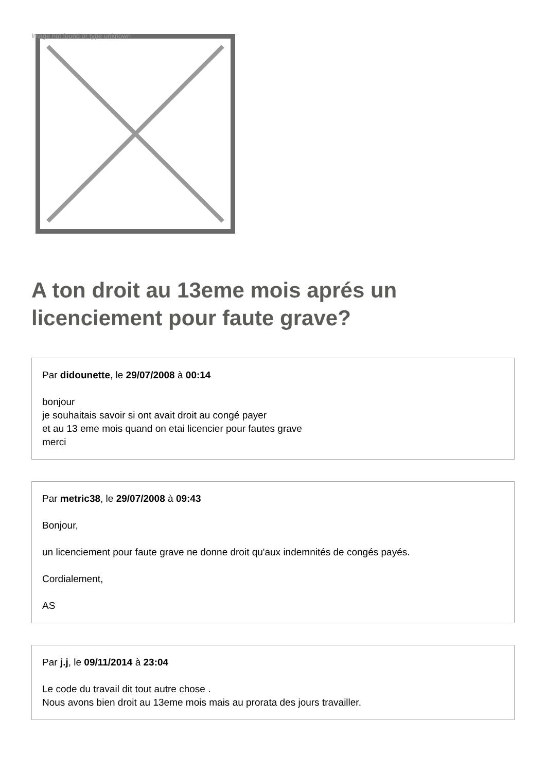Image not found or type unknown
A ton droit au 13eme mois aprés un licenciement pour faute grave?
Par didounette, le 29/07/2008 à 00:14
bonjour
je souhaitais savoir si ont avait droit au congé payer
et au 13 eme mois quand on etai licencier pour fautes grave
merci
Par metric38, le 29/07/2008 à 09:43
Bonjour,
un licenciement pour faute grave ne donne droit qu'aux indemnités de congés payés.
Cordialement,
AS
Par j.j, le 09/11/2014 à 23:04
Le code du travail dit tout autre chose .
Nous avons bien droit au 13eme mois mais au prorata des jours travailler.